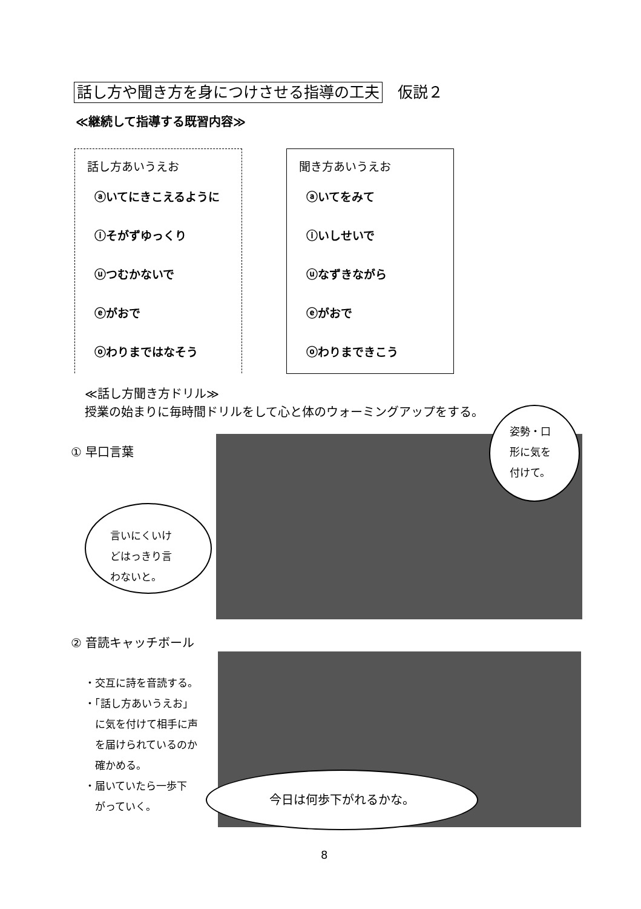話し方や聞き方を身につけさせる指導の工夫　仮説２
≪継続して指導する既習内容≫
話し方あいうえお
ⓐいてにきこえるように
ⓘそがずゆっくり
ⓤつむかないで
ⓔがおで
ⓞわりまではなそう
聞き方あいうえお
ⓐいてをみて
ⓘいしせいで
ⓤなずきながら
ⓔがおで
ⓞわりまできこう
≪話し方聞き方ドリル≫
授業の始まりに毎時間ドリルをして心と体のウォーミングアップをする。
① 早口言葉
言いにくいけ
どはっきり言
わないと。
姿勢・口
形に気を
付けて。
② 音読キャッチボール
・交互に詩を音読する。
・「話し方あいうえお」
　に気を付けて相手に声
　を届けられているのか
　確かめる。
・届いていたら一歩下
　がっていく。
今日は何歩下がれるかな。
8